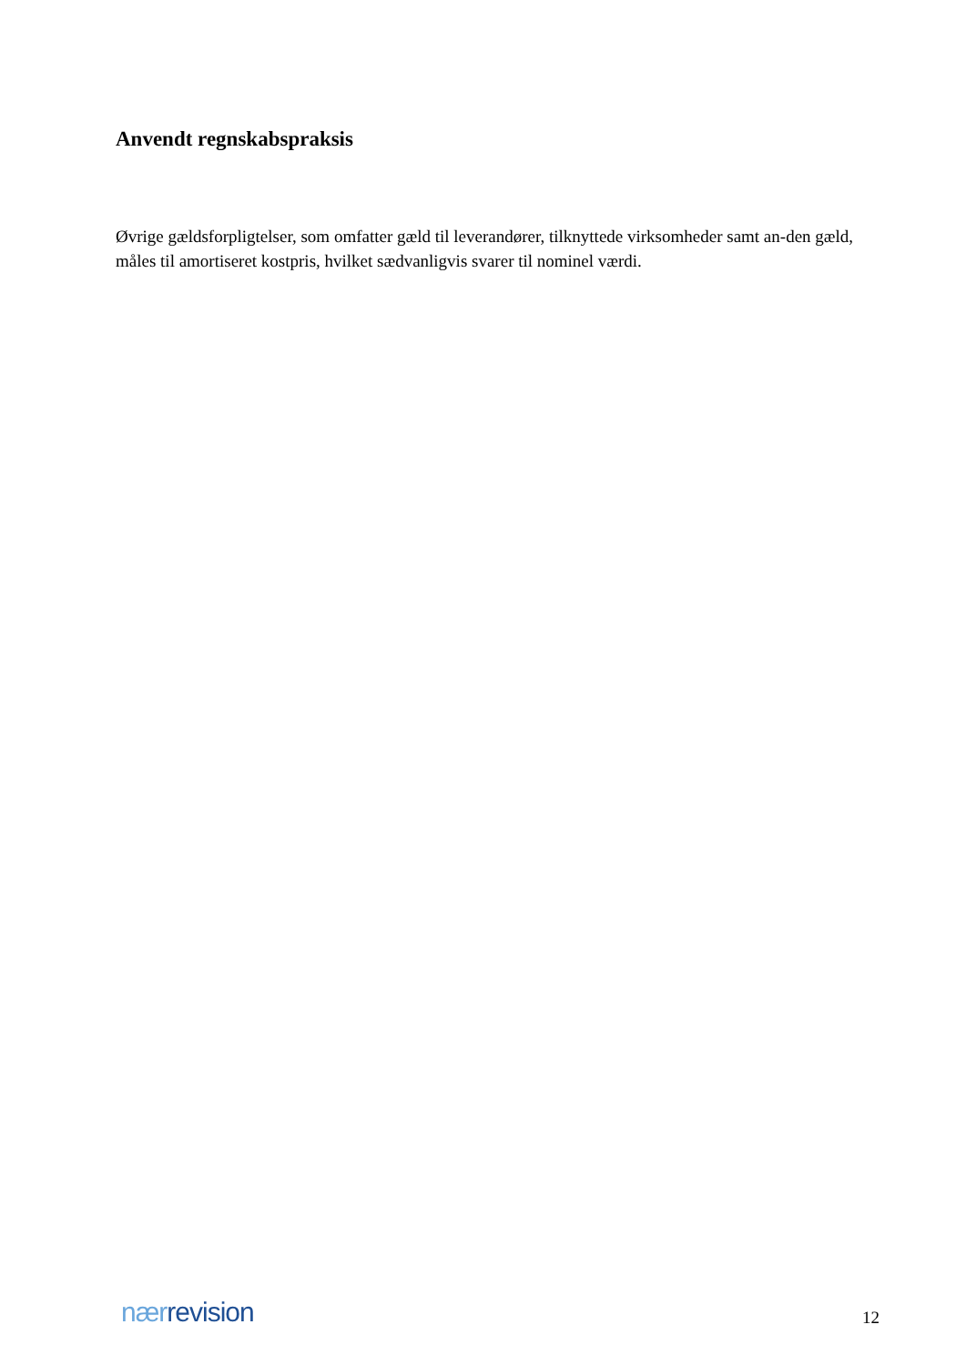Anvendt regnskabspraksis
Øvrige gældsforpligtelser, som omfatter gæld til leverandører, tilknyttede virksomheder samt an-den gæld, måles til amortiseret kostpris, hvilket sædvanligvis svarer til nominel værdi.
nær revision
12